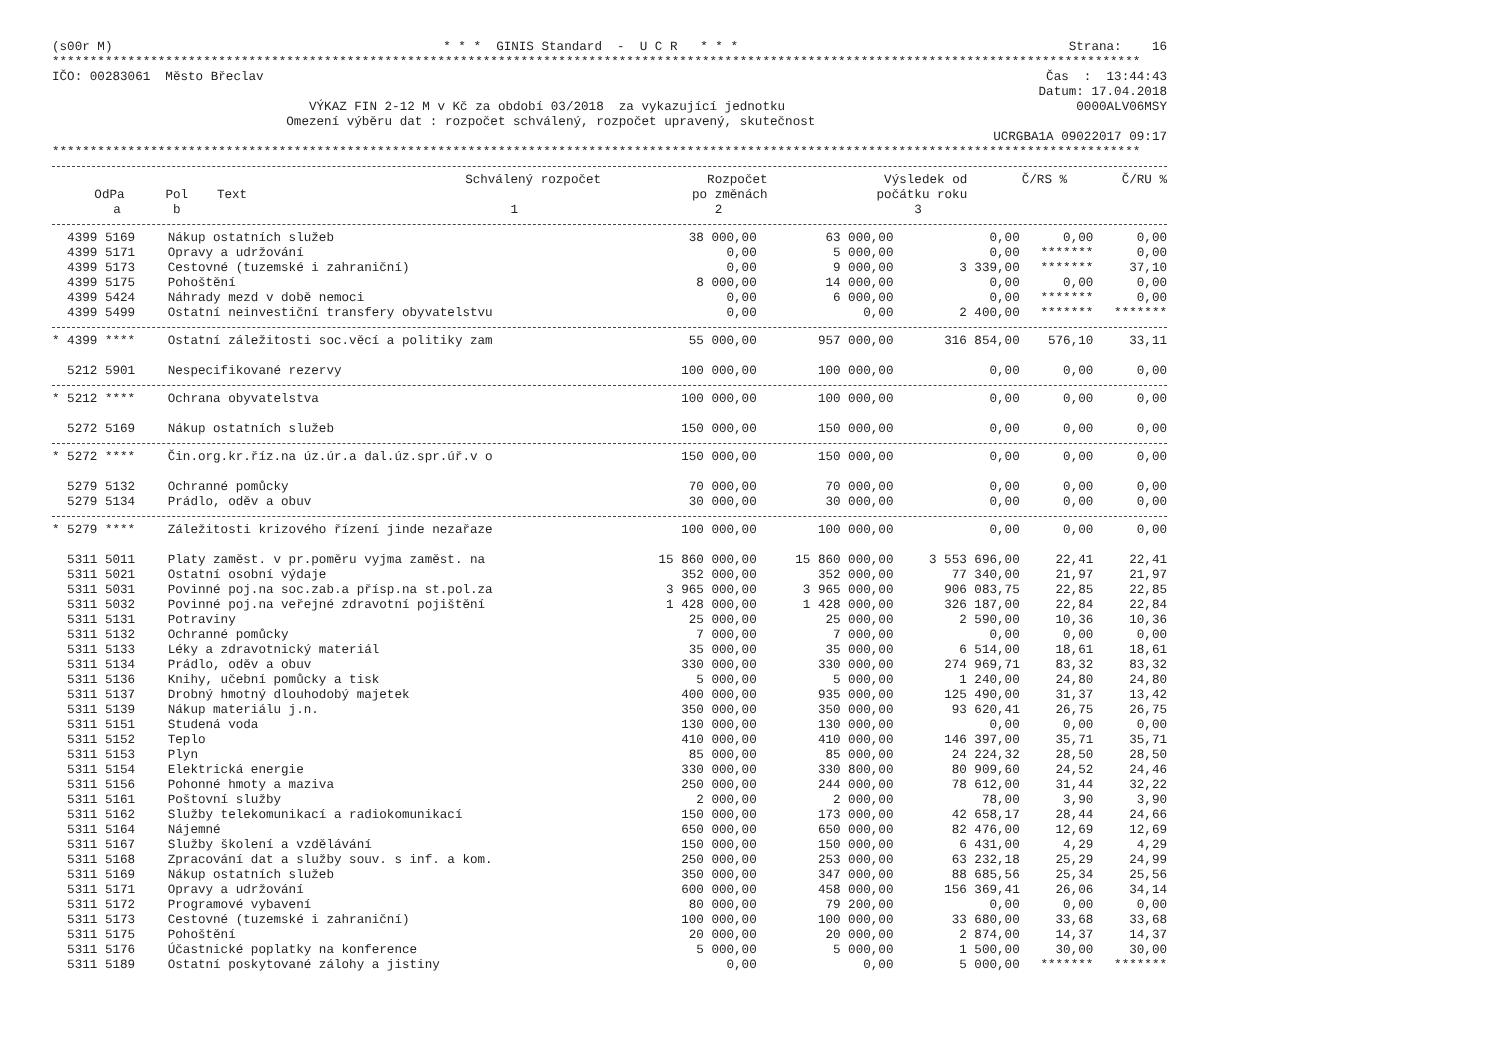(s00r M) * * * GINIS Standard - U C R * * * Strana: 16
************************************************************************************************************************************************
IČO: 00283061 Město Břeclav Čas : 13:44:43
Datum: 17.04.2018
VÝKAZ FIN 2-12 M v Kč za období 03/2018 za vykazující jednotku 0000ALV06MSY
Omezení výběru dat : rozpočet schválený, rozpočet upravený, skutečnost
UCRGBA1A 09022017 09:17
************************************************************************************************************************************************
| | | | Schválený rozpočet | Rozpočet | Výsledek od | Č/RS % | Č/RU % |
| --- | --- | --- | --- | --- | --- | --- | --- |
| OdPa | Pol | Text | | po změnách | počátku roku | | |
| a | b | | 1 | 2 | 3 | | |
| 4399 5169 | Nákup ostatních služeb | 38 000,00 | 63 000,00 | 0,00 | 0,00 | 0,00 |
| 4399 5171 | Opravy a udržování | 0,00 | 5 000,00 | 0,00 | ******* | 0,00 |
| 4399 5173 | Cestovné (tuzemské i zahraniční) | 0,00 | 9 000,00 | 3 339,00 | ******* | 37,10 |
| 4399 5175 | Pohoštění | 8 000,00 | 14 000,00 | 0,00 | 0,00 | 0,00 |
| 4399 5424 | Náhrady mezd v době nemoci | 0,00 | 6 000,00 | 0,00 | ******* | 0,00 |
| 4399 5499 | Ostatní neinvestiční transfery obyvatelstvu | 0,00 | 0,00 | 2 400,00 | ******* | ******* |
| * 4399 **** | Ostatní záležitosti soc.věcí a politiky zam | 55 000,00 | 957 000,00 | 316 854,00 | 576,10 | 33,11 |
| 5212 5901 | Nespecifikované rezervy | 100 000,00 | 100 000,00 | 0,00 | 0,00 | 0,00 |
| * 5212 **** | Ochrana obyvatelstva | 100 000,00 | 100 000,00 | 0,00 | 0,00 | 0,00 |
| 5272 5169 | Nákup ostatních služeb | 150 000,00 | 150 000,00 | 0,00 | 0,00 | 0,00 |
| * 5272 **** | Čin.org.kr.říz.na úz.úr.a dal.úz.spr.úř.v o | 150 000,00 | 150 000,00 | 0,00 | 0,00 | 0,00 |
| 5279 5132 | Ochranné pomůcky | 70 000,00 | 70 000,00 | 0,00 | 0,00 | 0,00 |
| 5279 5134 | Prádlo, oděv a obuv | 30 000,00 | 30 000,00 | 0,00 | 0,00 | 0,00 |
| * 5279 **** | Záležitosti krizového řízení jinde nezařaze | 100 000,00 | 100 000,00 | 0,00 | 0,00 | 0,00 |
| 5311 5011 | Platy zaměst. v pr.poměru vyjma zaměst. na | 15 860 000,00 | 15 860 000,00 | 3 553 696,00 | 22,41 | 22,41 |
| 5311 5021 | Ostatní osobní výdaje | 352 000,00 | 352 000,00 | 77 340,00 | 21,97 | 21,97 |
| 5311 5031 | Povinné poj.na soc.zab.a přísp.na st.pol.za | 3 965 000,00 | 3 965 000,00 | 906 083,75 | 22,85 | 22,85 |
| 5311 5032 | Povinné poj.na veřejné zdravotní pojištění | 1 428 000,00 | 1 428 000,00 | 326 187,00 | 22,84 | 22,84 |
| 5311 5131 | Potraviny | 25 000,00 | 25 000,00 | 2 590,00 | 10,36 | 10,36 |
| 5311 5132 | Ochranné pomůcky | 7 000,00 | 7 000,00 | 0,00 | 0,00 | 0,00 |
| 5311 5133 | Léky a zdravotnický materiál | 35 000,00 | 35 000,00 | 6 514,00 | 18,61 | 18,61 |
| 5311 5134 | Prádlo, oděv a obuv | 330 000,00 | 330 000,00 | 274 969,71 | 83,32 | 83,32 |
| 5311 5136 | Knihy, učební pomůcky a tisk | 5 000,00 | 5 000,00 | 1 240,00 | 24,80 | 24,80 |
| 5311 5137 | Drobný hmotný dlouhodobý majetek | 400 000,00 | 935 000,00 | 125 490,00 | 31,37 | 13,42 |
| 5311 5139 | Nákup materiálu j.n. | 350 000,00 | 350 000,00 | 93 620,41 | 26,75 | 26,75 |
| 5311 5151 | Studená voda | 130 000,00 | 130 000,00 | 0,00 | 0,00 | 0,00 |
| 5311 5152 | Teplo | 410 000,00 | 410 000,00 | 146 397,00 | 35,71 | 35,71 |
| 5311 5153 | Plyn | 85 000,00 | 85 000,00 | 24 224,32 | 28,50 | 28,50 |
| 5311 5154 | Elektrická energie | 330 000,00 | 330 800,00 | 80 909,60 | 24,52 | 24,46 |
| 5311 5156 | Pohonné hmoty a maziva | 250 000,00 | 244 000,00 | 78 612,00 | 31,44 | 32,22 |
| 5311 5161 | Poštovní služby | 2 000,00 | 2 000,00 | 78,00 | 3,90 | 3,90 |
| 5311 5162 | Služby telekomunikací a radiokomunikací | 150 000,00 | 173 000,00 | 42 658,17 | 28,44 | 24,66 |
| 5311 5164 | Nájemné | 650 000,00 | 650 000,00 | 82 476,00 | 12,69 | 12,69 |
| 5311 5167 | Služby školení a vzdělávání | 150 000,00 | 150 000,00 | 6 431,00 | 4,29 | 4,29 |
| 5311 5168 | Zpracování dat a služby souv. s inf. a kom. | 250 000,00 | 253 000,00 | 63 232,18 | 25,29 | 24,99 |
| 5311 5169 | Nákup ostatních služeb | 350 000,00 | 347 000,00 | 88 685,56 | 25,34 | 25,56 |
| 5311 5171 | Opravy a udržování | 600 000,00 | 458 000,00 | 156 369,41 | 26,06 | 34,14 |
| 5311 5172 | Programové vybavení | 80 000,00 | 79 200,00 | 0,00 | 0,00 | 0,00 |
| 5311 5173 | Cestovné (tuzemské i zahraniční) | 100 000,00 | 100 000,00 | 33 680,00 | 33,68 | 33,68 |
| 5311 5175 | Pohoštění | 20 000,00 | 20 000,00 | 2 874,00 | 14,37 | 14,37 |
| 5311 5176 | Účastnické poplatky na konference | 5 000,00 | 5 000,00 | 1 500,00 | 30,00 | 30,00 |
| 5311 5189 | Ostatní poskytované zálohy a jistiny | 0,00 | 0,00 | 5 000,00 | ******* | ******* |